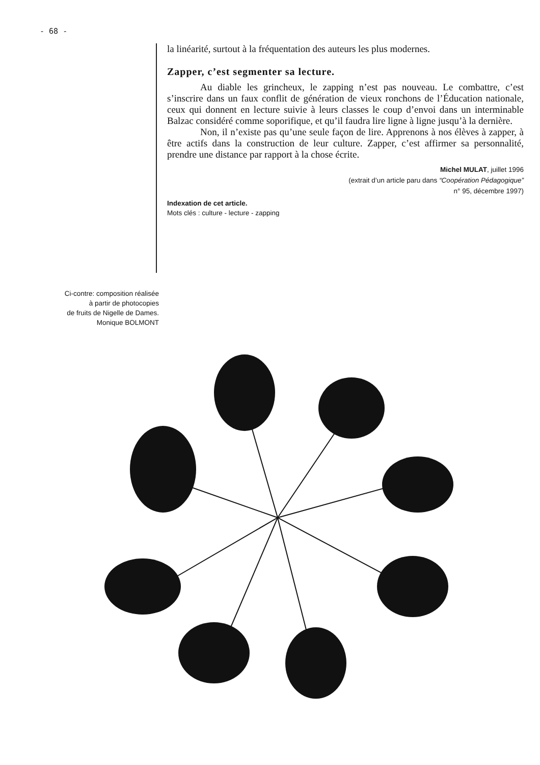- 68 -
la linéarité, surtout à la fréquentation des auteurs les plus modernes.
Zapper, c’est segmenter sa lecture.
Au diable les grincheux, le zapping n’est pas nouveau. Le combattre, c’est s’inscrire dans un faux conflit de génération de vieux ronchons de l’Éducation nationale, ceux qui donnent en lecture suivie à leurs classes le coup d’envoi dans un interminable Balzac considéré comme soporifique, et qu’il faudra lire ligne à ligne jusqu’à la dernière.
Non, il n’existe pas qu’une seule façon de lire. Apprenons à nos élèves à zapper, à être actifs dans la construction de leur culture. Zapper, c’est affirmer sa personnalité, prendre une distance par rapport à la chose écrite.
Michel MULAT, juillet 1996
(extrait d’un article paru dans “Coopération Pédagogique”
n° 95, décembre 1997)
Indexation de cet article.
Mots clés : culture - lecture - zapping
Ci-contre: composition réalisée
à partir de photocopies
de fruits de Nigelle de Dames.
Monique BOLMONT